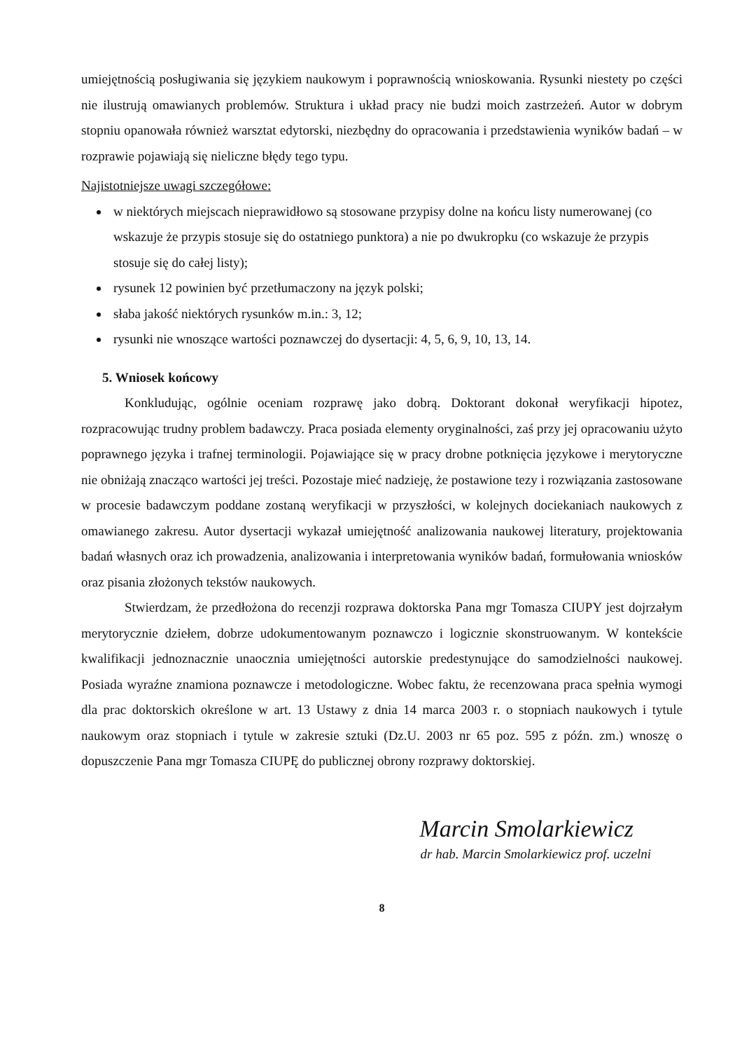umiejętnością posługiwania się językiem naukowym i poprawnością wnioskowania. Rysunki niestety po części nie ilustrują omawianych problemów. Struktura i układ pracy nie budzi moich zastrzeżeń. Autor w dobrym stopniu opanowała również warsztat edytorski, niezbędny do opracowania i przedstawienia wyników badań – w rozprawie pojawiają się nieliczne błędy tego typu.
Najistotniejsze uwagi szczegółowe:
w niektórych miejscach nieprawidłowo są stosowane przypisy dolne na końcu listy numerowanej (co wskazuje że przypis stosuje się do ostatniego punktora) a nie po dwukropku (co wskazuje że przypis stosuje się do całej listy);
rysunek 12 powinien być przetłumaczony na język polski;
słaba jakość niektórych rysunków m.in.: 3, 12;
rysunki nie wnoszące wartości poznawczej do dysertacji: 4, 5, 6, 9, 10, 13, 14.
5. Wniosek końcowy
Konkludując, ogólnie oceniam rozprawę jako dobrą. Doktorant dokonał weryfikacji hipotez, rozpracowując trudny problem badawczy. Praca posiada elementy oryginalności, zaś przy jej opracowaniu użyto poprawnego języka i trafnej terminologii. Pojawiające się w pracy drobne potknięcia językowe i merytoryczne nie obniżają znacząco wartości jej treści. Pozostaje mieć nadzieję, że postawione tezy i rozwiązania zastosowane w procesie badawczym poddane zostaną weryfikacji w przyszłości, w kolejnych dociekaniach naukowych z omawianego zakresu. Autor dysertacji wykazał umiejętność analizowania naukowej literatury, projektowania badań własnych oraz ich prowadzenia, analizowania i interpretowania wyników badań, formułowania wniosków oraz pisania złożonych tekstów naukowych.
Stwierdzam, że przedłożona do recenzji rozprawa doktorska Pana mgr Tomasza CIUPY jest dojrzałym merytorycznie dziełem, dobrze udokumentowanym poznawczo i logicznie skonstruowanym. W kontekście kwalifikacji jednoznacznie unaocznia umiejętności autorskie predestynujące do samodzielności naukowej. Posiada wyraźne znamiona poznawcze i metodologiczne. Wobec faktu, że recenzowana praca spełnia wymogi dla prac doktorskich określone w art. 13 Ustawy z dnia 14 marca 2003 r. o stopniach naukowych i tytule naukowym oraz stopniach i tytule w zakresie sztuki (Dz.U. 2003 nr 65 poz. 595 z późn. zm.) wnoszę o dopuszczenie Pana mgr Tomasza CIUPĘ do publicznej obrony rozprawy doktorskiej.
Marcin Smolarkiewicz
dr hab. Marcin Smolarkiewicz prof. uczelni
8